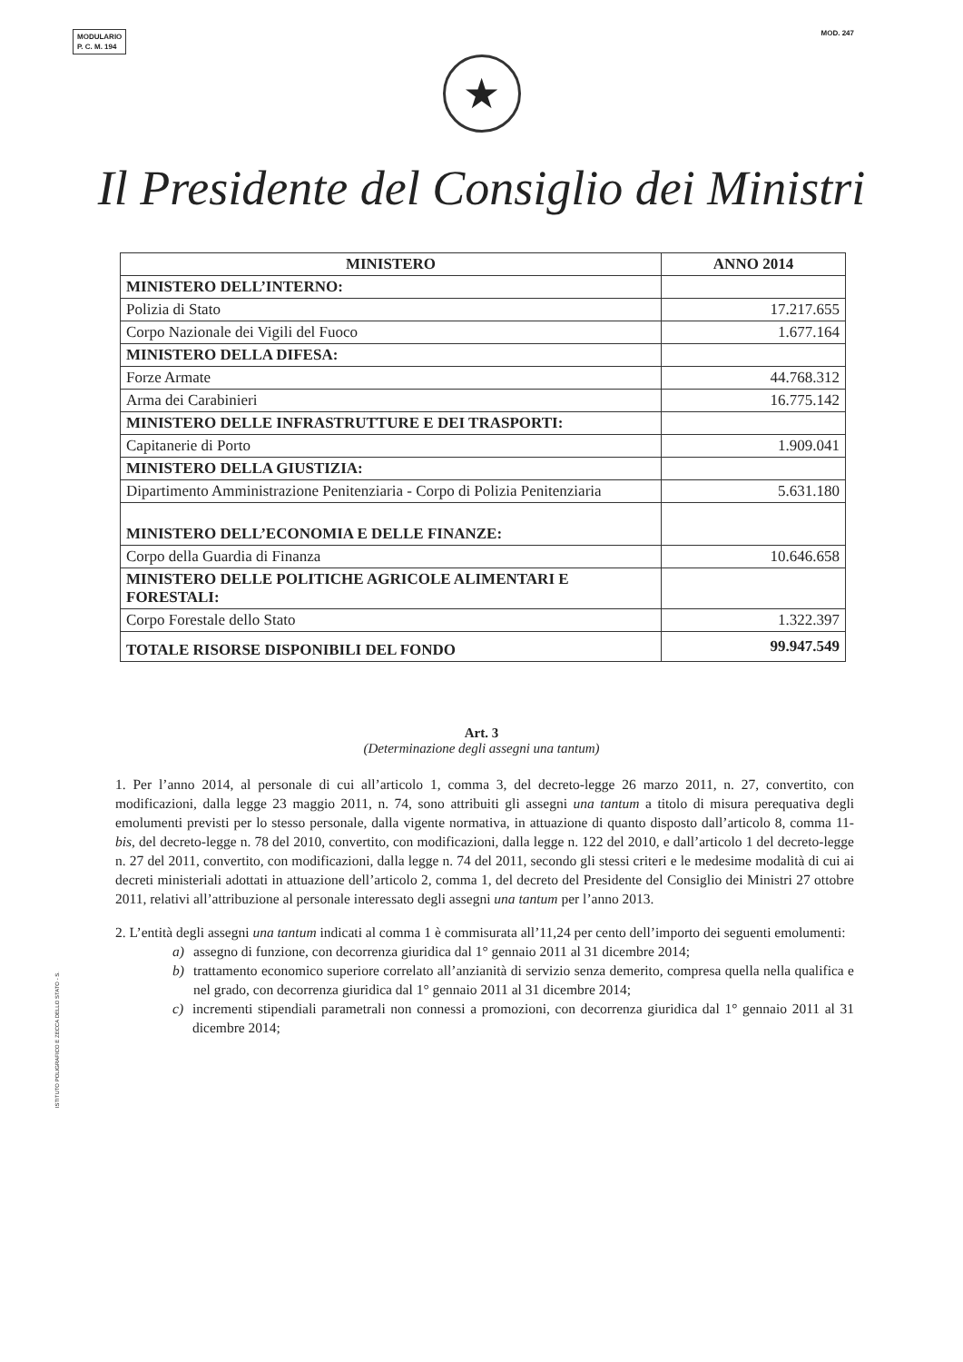MODULARIO
P. C. M. 194
MOD. 247
★
Il Presidente del Consiglio dei Ministri
| MINISTERO | ANNO 2014 |
| --- | --- |
| MINISTERO DELL’INTERNO: | |
| Polizia di Stato | 17.217.655 |
| Corpo Nazionale dei Vigili del Fuoco | 1.677.164 |
| MINISTERO DELLA DIFESA: | |
| Forze Armate | 44.768.312 |
| Arma dei Carabinieri | 16.775.142 |
| MINISTERO DELLE INFRASTRUTTURE E DEI TRASPORTI: | |
| Capitanerie di Porto | 1.909.041 |
| MINISTERO DELLA GIUSTIZIA: | |
| Dipartimento Amministrazione Penitenziaria - Corpo di Polizia Penitenziaria | 5.631.180 |
| MINISTERO DELL’ECONOMIA E DELLE FINANZE: | |
| Corpo della Guardia di Finanza | 10.646.658 |
| MINISTERO DELLE POLITICHE AGRICOLE ALIMENTARI E FORESTALI: | |
| Corpo Forestale dello Stato | 1.322.397 |
| TOTALE RISORSE DISPONIBILI DEL FONDO | 99.947.549 |
Art. 3
(Determinazione degli assegni una tantum)
1. Per l’anno 2014, al personale di cui all’articolo 1, comma 3, del decreto-legge 26 marzo 2011, n. 27, convertito, con modificazioni, dalla legge 23 maggio 2011, n. 74, sono attribuiti gli assegni una tantum a titolo di misura perequativa degli emolumenti previsti per lo stesso personale, dalla vigente normativa, in attuazione di quanto disposto dall’articolo 8, comma 11-bis, del decreto-legge n. 78 del 2010, convertito, con modificazioni, dalla legge n. 122 del 2010, e dall’articolo 1 del decreto-legge n. 27 del 2011, convertito, con modificazioni, dalla legge n. 74 del 2011, secondo gli stessi criteri e le medesime modalità di cui ai decreti ministeriali adottati in attuazione dell’articolo 2, comma 1, del decreto del Presidente del Consiglio dei Ministri 27 ottobre 2011, relativi all’attribuzione al personale interessato degli assegni una tantum per l’anno 2013.
2. L’entità degli assegni una tantum indicati al comma 1 è commisurata all’11,24 per cento dell’importo dei seguenti emolumenti:
a) assegno di funzione, con decorrenza giuridica dal 1° gennaio 2011 al 31 dicembre 2014;
b) trattamento economico superiore correlato all’anzianità di servizio senza demerito, compresa quella nella qualifica e nel grado, con decorrenza giuridica dal 1° gennaio 2011 al 31 dicembre 2014;
c) incrementi stipendiali parametrali non connessi a promozioni, con decorrenza giuridica dal 1° gennaio 2011 al 31 dicembre 2014;
ISTITUTO POLIGRAFICO E ZECCA DELLO STATO - S.